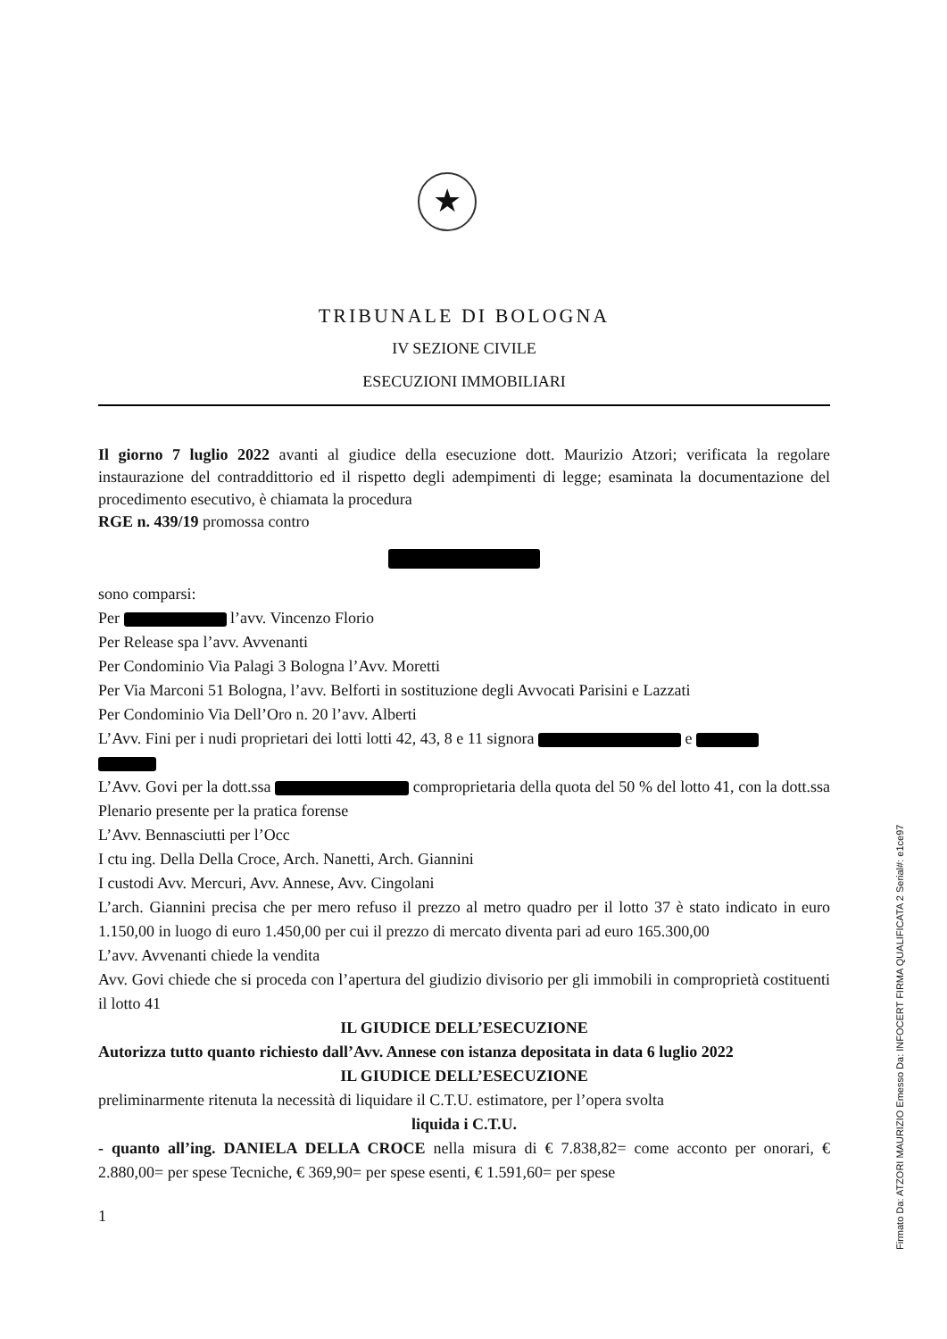★
TRIBUNALE DI BOLOGNA
IV SEZIONE CIVILE
ESECUZIONI IMMOBILIARI
Il giorno 7 luglio 2022 avanti al giudice della esecuzione dott. Maurizio Atzori; verificata la regolare instaurazione del contraddittorio ed il rispetto degli adempimenti di legge; esaminata la documentazione del procedimento esecutivo, è chiamata la procedura
RGE n. 439/19 promossa contro
sono comparsi:
Per l’avv. Vincenzo Florio
Per Release spa l’avv. Avvenanti
Per Condominio Via Palagi 3 Bologna l’Avv. Moretti
Per Via Marconi 51 Bologna, l’avv. Belforti in sostituzione degli Avvocati Parisini e Lazzati
Per Condominio Via Dell’Oro n. 20 l’avv. Alberti
L’Avv. Fini per i nudi proprietari dei lotti lotti 42, 43, 8 e 11 signora e
L’Avv. Govi per la dott.ssa comproprietaria della quota del 50 % del lotto 41, con la dott.ssa Plenario presente per la pratica forense
L’Avv. Bennasciutti per l’Occ
I ctu ing. Della Della Croce, Arch. Nanetti, Arch. Giannini
I custodi Avv. Mercuri, Avv. Annese, Avv. Cingolani
L’arch. Giannini precisa che per mero refuso il prezzo al metro quadro per il lotto 37 è stato indicato in euro 1.150,00 in luogo di euro 1.450,00 per cui il prezzo di mercato diventa pari ad euro 165.300,00
L’avv. Avvenanti chiede la vendita
Avv. Govi chiede che si proceda con l’apertura del giudizio divisorio per gli immobili in comproprietà costituenti il lotto 41
IL GIUDICE DELL’ESECUZIONE
Autorizza tutto quanto richiesto dall’Avv. Annese con istanza depositata in data 6 luglio 2022
IL GIUDICE DELL’ESECUZIONE
preliminarmente ritenuta la necessità di liquidare il C.T.U. estimatore, per l’opera svolta
liquida i C.T.U.
- quanto all’ing. DANIELA DELLA CROCE nella misura di € 7.838,82= come acconto per onorari, € 2.880,00= per spese Tecniche, € 369,90= per spese esenti, € 1.591,60= per spese
1
Firmato Da: ATZORI MAURIZIO Emesso Da: INFOCERT FIRMA QUALIFICATA 2 Serial#: e1ce97